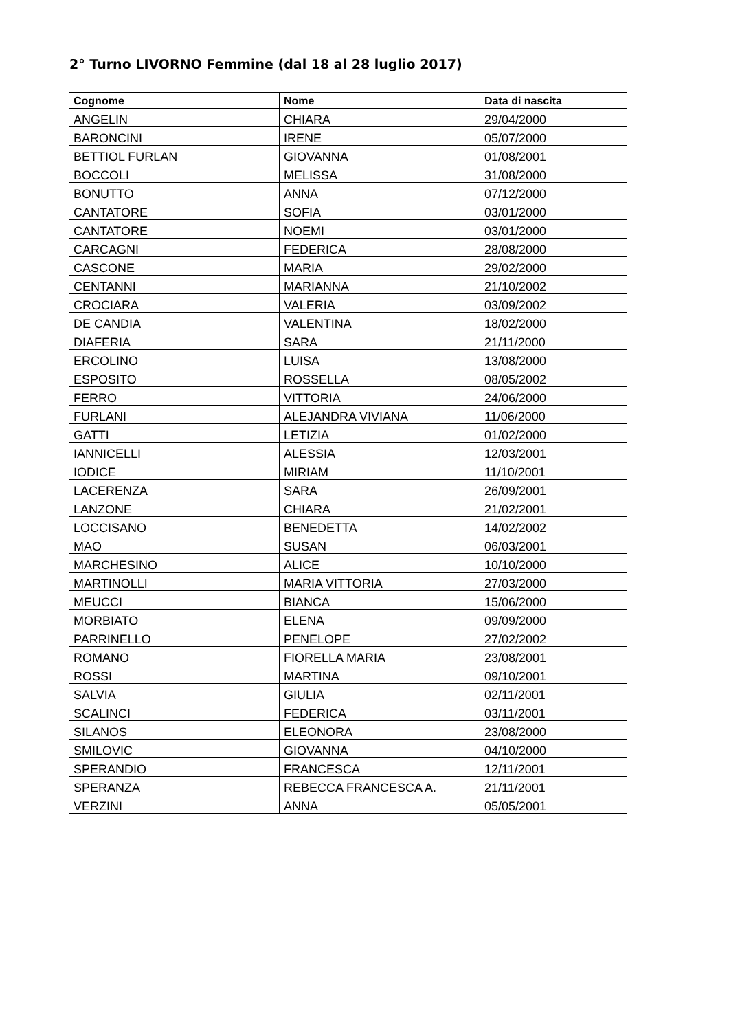2° Turno LIVORNO Femmine (dal 18 al 28 luglio 2017)
| Cognome | Nome | Data di nascita |
| --- | --- | --- |
| ANGELIN | CHIARA | 29/04/2000 |
| BARONCINI | IRENE | 05/07/2000 |
| BETTIOL FURLAN | GIOVANNA | 01/08/2001 |
| BOCCOLI | MELISSA | 31/08/2000 |
| BONUTTO | ANNA | 07/12/2000 |
| CANTATORE | SOFIA | 03/01/2000 |
| CANTATORE | NOEMI | 03/01/2000 |
| CARCAGNI | FEDERICA | 28/08/2000 |
| CASCONE | MARIA | 29/02/2000 |
| CENTANNI | MARIANNA | 21/10/2002 |
| CROCIARA | VALERIA | 03/09/2002 |
| DE CANDIA | VALENTINA | 18/02/2000 |
| DIAFERIA | SARA | 21/11/2000 |
| ERCOLINO | LUISA | 13/08/2000 |
| ESPOSITO | ROSSELLA | 08/05/2002 |
| FERRO | VITTORIA | 24/06/2000 |
| FURLANI | ALEJANDRA VIVIANA | 11/06/2000 |
| GATTI | LETIZIA | 01/02/2000 |
| IANNICELLI | ALESSIA | 12/03/2001 |
| IODICE | MIRIAM | 11/10/2001 |
| LACERENZA | SARA | 26/09/2001 |
| LANZONE | CHIARA | 21/02/2001 |
| LOCCISANO | BENEDETTA | 14/02/2002 |
| MAO | SUSAN | 06/03/2001 |
| MARCHESINO | ALICE | 10/10/2000 |
| MARTINOLLI | MARIA VITTORIA | 27/03/2000 |
| MEUCCI | BIANCA | 15/06/2000 |
| MORBIATO | ELENA | 09/09/2000 |
| PARRINELLO | PENELOPE | 27/02/2002 |
| ROMANO | FIORELLA MARIA | 23/08/2001 |
| ROSSI | MARTINA | 09/10/2001 |
| SALVIA | GIULIA | 02/11/2001 |
| SCALINCI | FEDERICA | 03/11/2001 |
| SILANOS | ELEONORA | 23/08/2000 |
| SMILOVIC | GIOVANNA | 04/10/2000 |
| SPERANDIO | FRANCESCA | 12/11/2001 |
| SPERANZA | REBECCA FRANCESCA A. | 21/11/2001 |
| VERZINI | ANNA | 05/05/2001 |